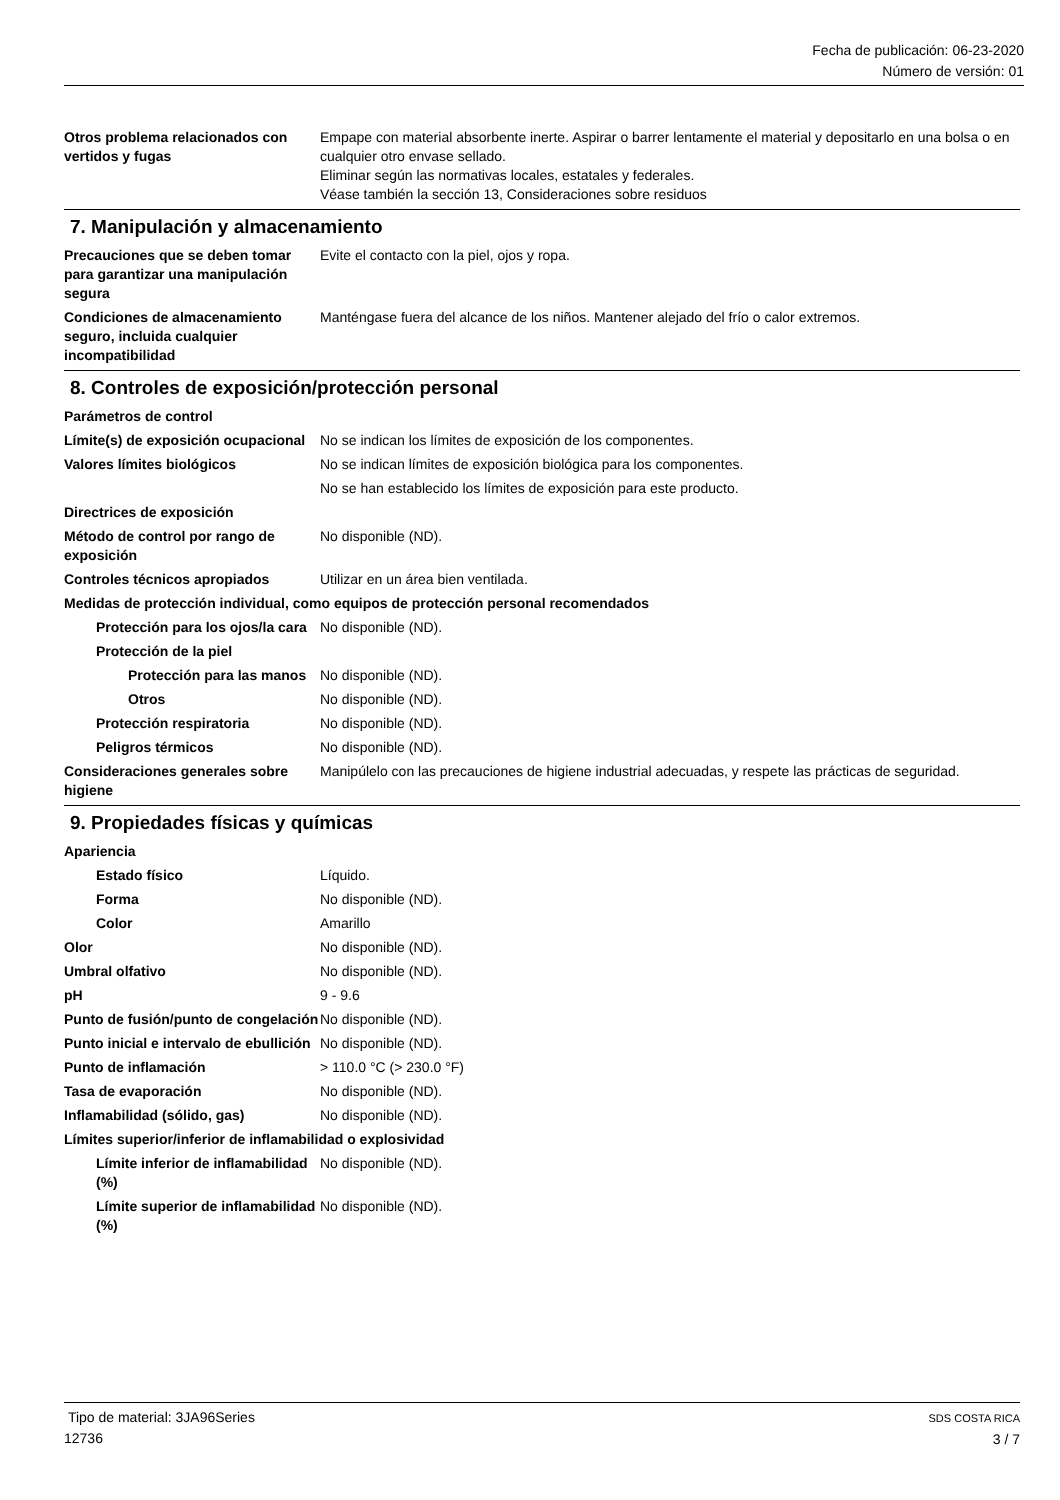Fecha de publicación: 06-23-2020
Número de versión: 01
Otros problema relacionados con vertidos y fugas
Empape con material absorbente inerte. Aspirar o barrer lentamente el material y depositarlo en una bolsa o en cualquier otro envase sellado.
Eliminar según las normativas locales, estatales y federales.
Véase también la sección 13, Consideraciones sobre residuos
7. Manipulación y almacenamiento
Precauciones que se deben tomar para garantizar una manipulación segura
Evite el contacto con la piel, ojos y ropa.
Condiciones de almacenamiento seguro, incluida cualquier incompatibilidad
Manténgase fuera del alcance de los niños. Mantener alejado del frío o calor extremos.
8. Controles de exposición/protección personal
Parámetros de control
Límite(s) de exposición ocupacional
No se indican los límites de exposición de los componentes.
Valores límites biológicos No se indican límites de exposición biológica para los componentes.
No se han establecido los límites de exposición para este producto.
Directrices de exposición
Método de control por rango de exposición
No disponible (ND).
Controles técnicos apropiados Utilizar en un área bien ventilada.
Medidas de protección individual, como equipos de protección personal recomendados
Protección para los ojos/la cara
No disponible (ND).
Protección de la piel
Protección para las manos
No disponible (ND).
Otros No disponible (ND).
Protección respiratoria No disponible (ND).
Peligros térmicos No disponible (ND).
Consideraciones generales sobre higiene
Manipúlelo con las precauciones de higiene industrial adecuadas, y respete las prácticas de seguridad.
9. Propiedades físicas y químicas
Apariencia
Estado físico Líquido.
Forma No disponible (ND).
Color Amarillo
Olor No disponible (ND).
Umbral olfativo No disponible (ND).
pH 9 - 9.6
Punto de fusión/punto de congelación
No disponible (ND).
Punto inicial e intervalo de ebullición
No disponible (ND).
Punto de inflamación > 110.0 °C (> 230.0 °F)
Tasa de evaporación No disponible (ND).
Inflamabilidad (sólido, gas) No disponible (ND).
Límites superior/inferior de inflamabilidad o explosividad
Límite inferior de inflamabilidad (%)
No disponible (ND).
Límite superior de inflamabilidad (%)
No disponible (ND).
Tipo de material: 3JA96Series
12736
SDS COSTA RICA
3 / 7